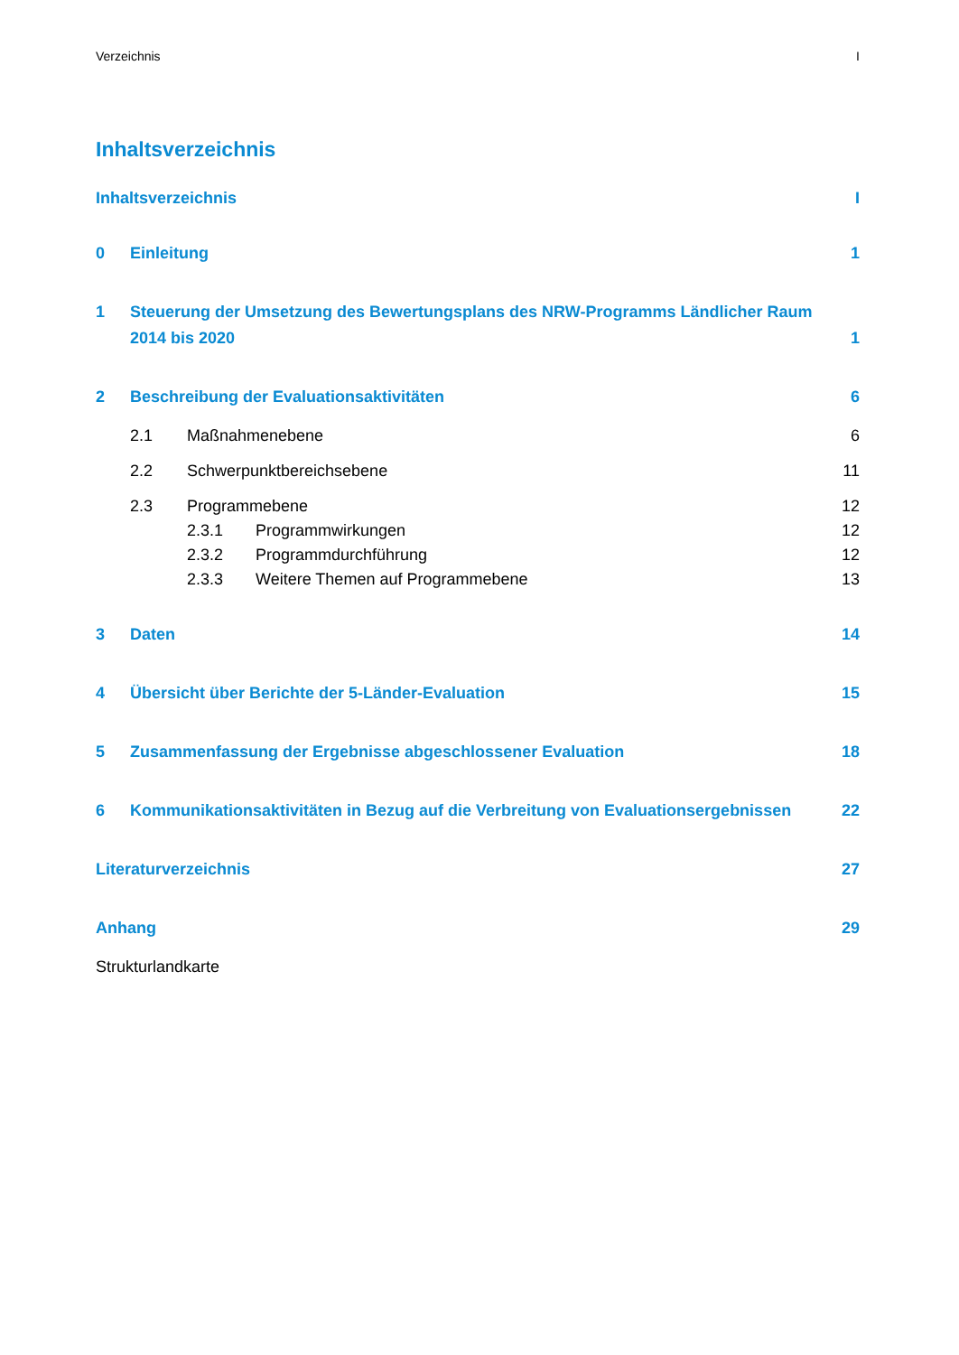Verzeichnis I
Inhaltsverzeichnis
Inhaltsverzeichnis I
0 Einleitung 1
1 Steuerung der Umsetzung des Bewertungsplans des NRW-Programms Ländlicher Raum 2014 bis 2020 1
2 Beschreibung der Evaluationsaktivitäten 6
2.1 Maßnahmenebene 6
2.2 Schwerpunktbereichsebene 11
2.3 Programmebene 12
2.3.1 Programmwirkungen 12
2.3.2 Programmdurchführung 12
2.3.3 Weitere Themen auf Programmebene 13
3 Daten 14
4 Übersicht über Berichte der 5-Länder-Evaluation 15
5 Zusammenfassung der Ergebnisse abgeschlossener Evaluation 18
6 Kommunikationsaktivitäten in Bezug auf die Verbreitung von Evaluationsergebnissen 22
Literaturverzeichnis 27
Anhang 29
Strukturlandkarte